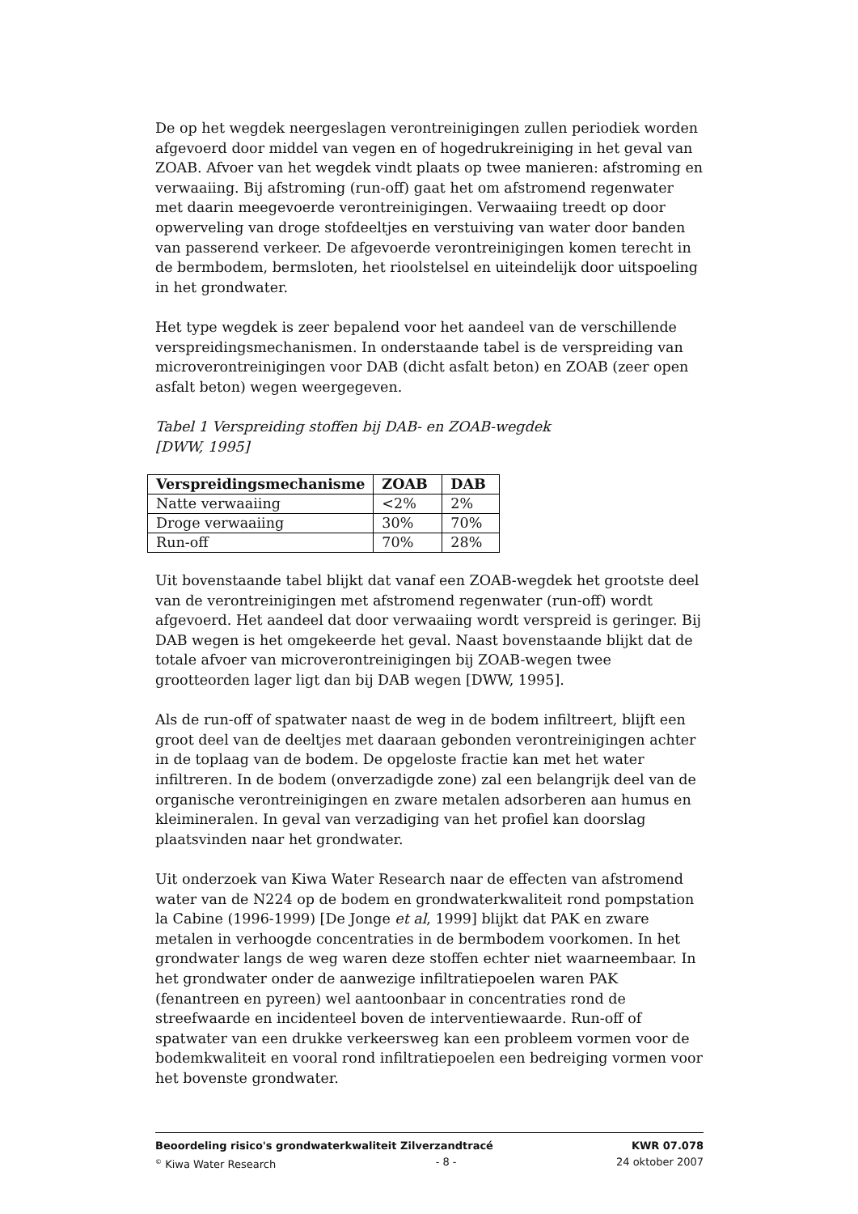De op het wegdek neergeslagen verontreinigingen zullen periodiek worden afgevoerd door middel van vegen en of hogedrukreiniging in het geval van ZOAB. Afvoer van het wegdek vindt plaats op twee manieren: afstroming en verwaaiing. Bij afstroming (run-off) gaat het om afstromend regenwater met daarin meegevoerde verontreinigingen. Verwaaiing treedt op door opwerveling van droge stofdeeltjes en verstuiving van water door banden van passerend verkeer. De afgevoerde verontreinigingen komen terecht in de bermbodem, bermsloten, het rioolstelsel en uiteindelijk door uitspoeling in het grondwater.
Het type wegdek is zeer bepalend voor het aandeel van de verschillende verspreidingsmechanismen. In onderstaande tabel is de verspreiding van microverontreinigingen voor DAB (dicht asfalt beton) en ZOAB (zeer open asfalt beton) wegen weergegeven.
Tabel 1 Verspreiding stoffen bij DAB- en ZOAB-wegdek
[DWW, 1995]
| Verspreidingsmechanisme | ZOAB | DAB |
| --- | --- | --- |
| Natte verwaaiing | <2% | 2% |
| Droge verwaaiing | 30% | 70% |
| Run-off | 70% | 28% |
Uit bovenstaande tabel blijkt dat vanaf een ZOAB-wegdek het grootste deel van de verontreinigingen met afstromend regenwater (run-off) wordt afgevoerd. Het aandeel dat door verwaaiing wordt verspreid is geringer. Bij DAB wegen is het omgekeerde het geval. Naast bovenstaande blijkt dat de totale afvoer van microverontreinigingen bij ZOAB-wegen twee grootteorden lager ligt dan bij DAB wegen [DWW, 1995].
Als de run-off of spatwater naast de weg in de bodem infiltreert, blijft een groot deel van de deeltjes met daaraan gebonden verontreinigingen achter in de toplaag van de bodem. De opgeloste fractie kan met het water infiltreren. In de bodem (onverzadigde zone) zal een belangrijk deel van de organische verontreinigingen en zware metalen adsorberen aan humus en kleimineralen. In geval van verzadiging van het profiel kan doorslag plaatsvinden naar het grondwater.
Uit onderzoek van Kiwa Water Research naar de effecten van afstromend water van de N224 op de bodem en grondwaterkwaliteit rond pompstation la Cabine (1996-1999) [De Jonge et al, 1999] blijkt dat PAK en zware metalen in verhoogde concentraties in de bermbodem voorkomen. In het grondwater langs de weg waren deze stoffen echter niet waarneembaar. In het grondwater onder de aanwezige infiltratiepoelen waren PAK (fenantreen en pyreen) wel aantoonbaar in concentraties rond de streefwaarde en incidenteel boven de interventiewaarde. Run-off of spatwater van een drukke verkeersweg kan een probleem vormen voor de bodemkwaliteit en vooral rond infiltratiepoelen een bedreiging vormen voor het bovenste grondwater.
Beoordeling risico's grondwaterkwaliteit Zilverzandtracé KWR 07.078
<sup>©</sup> Kiwa Water Research - 8 - 24 oktober 2007